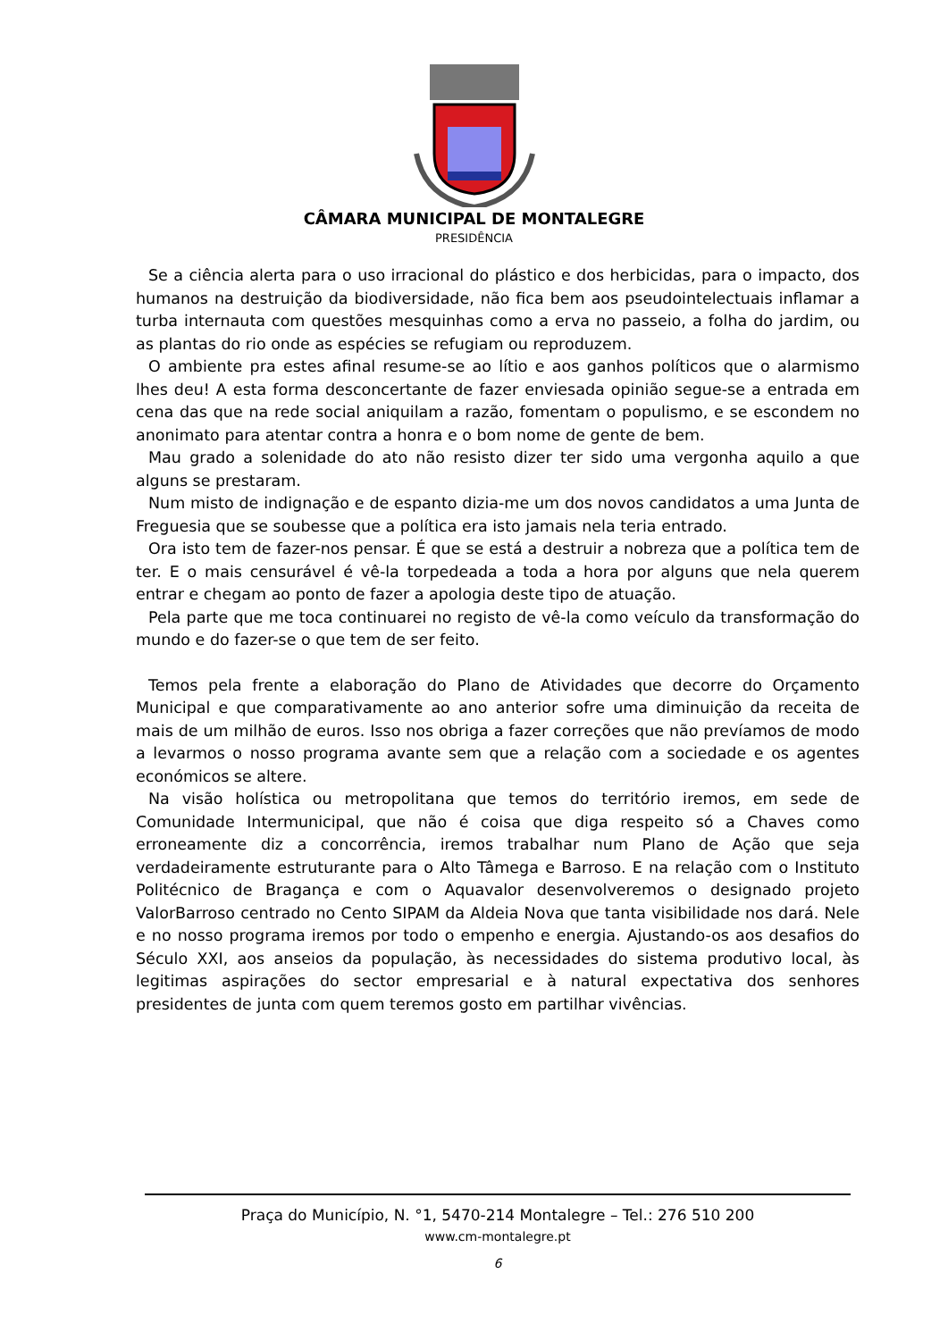CÂMARA MUNICIPAL DE MONTALEGRE
PRESIDÊNCIA
Se a ciência alerta para o uso irracional do plástico e dos herbicidas, para o impacto, dos humanos na destruição da biodiversidade, não fica bem aos pseudointelectuais inflamar a turba internauta com questões mesquinhas como a erva no passeio, a folha do jardim, ou as plantas do rio onde as espécies se refugiam ou reproduzem.
O ambiente pra estes afinal resume-se ao lítio e aos ganhos políticos que o alarmismo lhes deu! A esta forma desconcertante de fazer enviesada opinião segue-se a entrada em cena das que na rede social aniquilam a razão, fomentam o populismo, e se escondem no anonimato para atentar contra a honra e o bom nome de gente de bem.
Mau grado a solenidade do ato não resisto dizer ter sido uma vergonha aquilo a que alguns se prestaram.
Num misto de indignação e de espanto dizia-me um dos novos candidatos a uma Junta de Freguesia que se soubesse que a política era isto jamais nela teria entrado.
Ora isto tem de fazer-nos pensar. É que se está a destruir a nobreza que a política tem de ter. E o mais censurável é vê-la torpedeada a toda a hora por alguns que nela querem entrar e chegam ao ponto de fazer a apologia deste tipo de atuação.
Pela parte que me toca continuarei no registo de vê-la como veículo da transformação do mundo e do fazer-se o que tem de ser feito.
Temos pela frente a elaboração do Plano de Atividades que decorre do Orçamento Municipal e que comparativamente ao ano anterior sofre uma diminuição da receita de mais de um milhão de euros. Isso nos obriga a fazer correções que não prevíamos de modo a levarmos o nosso programa avante sem que a relação com a sociedade e os agentes económicos se altere.
Na visão holística ou metropolitana que temos do território iremos, em sede de Comunidade Intermunicipal, que não é coisa que diga respeito só a Chaves como erroneamente diz a concorrência, iremos trabalhar num Plano de Ação que seja verdadeiramente estruturante para o Alto Tâmega e Barroso. E na relação com o Instituto Politécnico de Bragança e com o Aquavalor desenvolveremos o designado projeto ValorBarroso centrado no Cento SIPAM da Aldeia Nova que tanta visibilidade nos dará. Nele e no nosso programa iremos por todo o empenho e energia. Ajustando-os aos desafios do Século XXI, aos anseios da população, às necessidades do sistema produtivo local, às legitimas aspirações do sector empresarial e à natural expectativa dos senhores presidentes de junta com quem teremos gosto em partilhar vivências.
Praça do Município, N. °1, 5470-214 Montalegre – Tel.: 276 510 200
www.cm-montalegre.pt
6